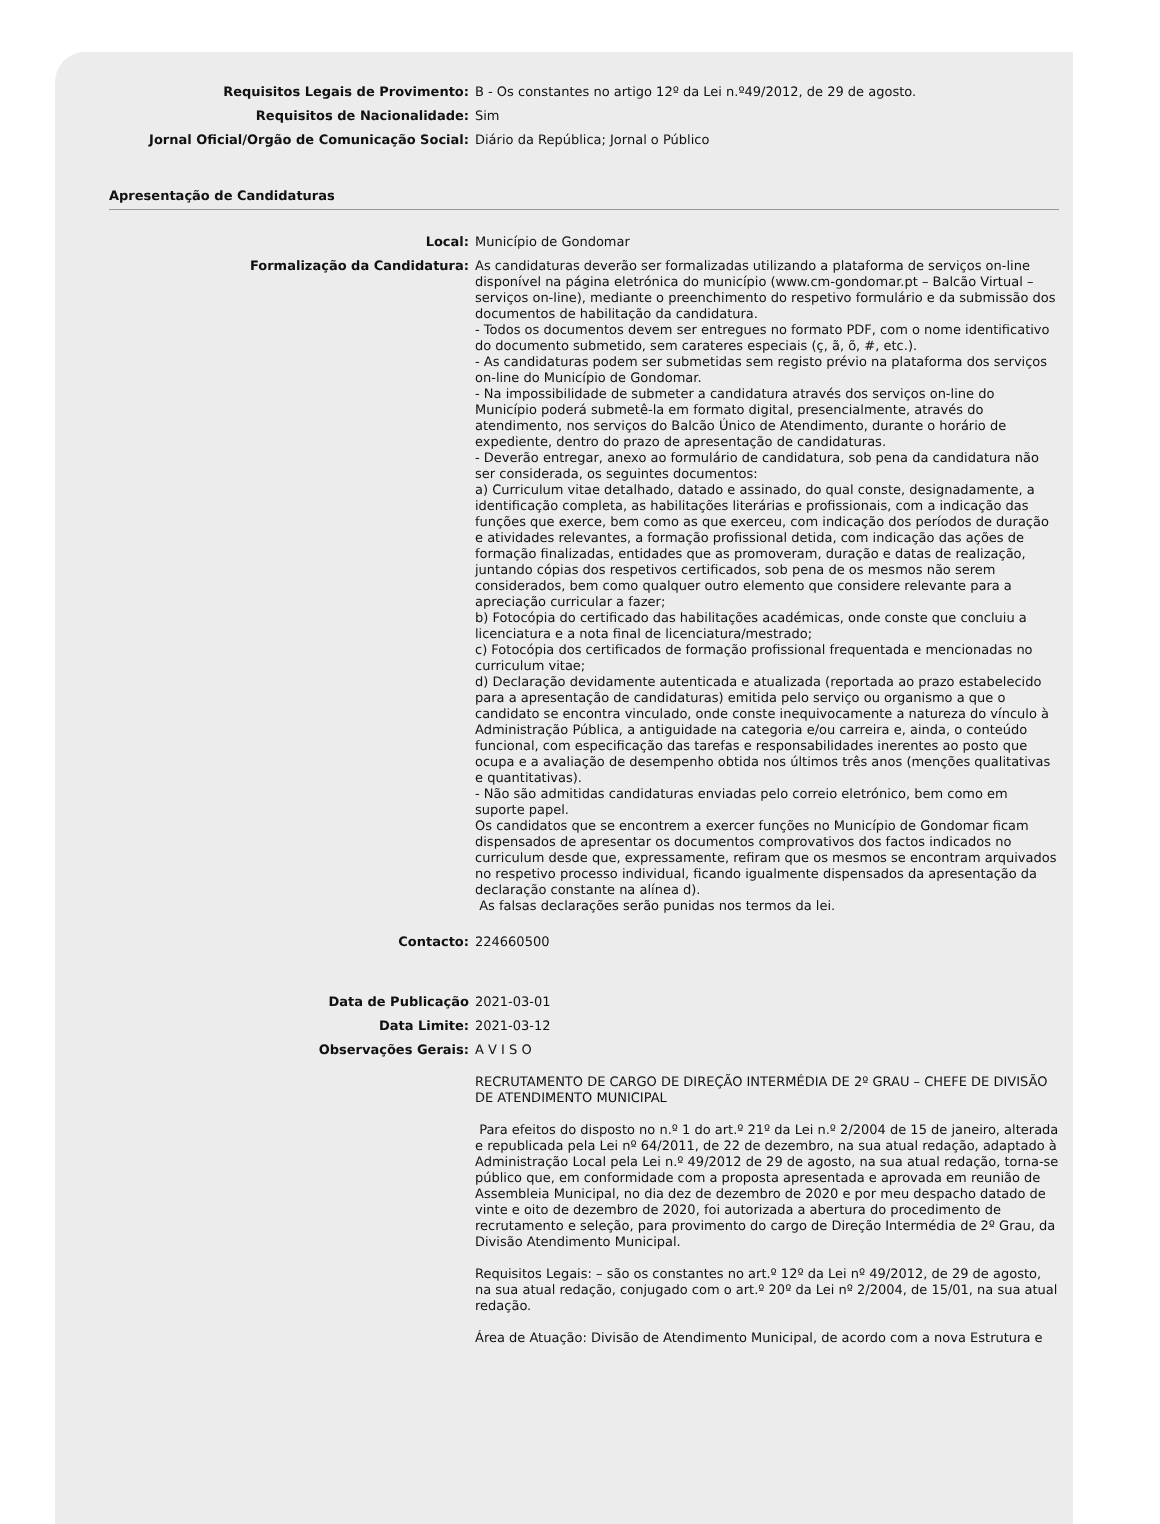Requisitos Legais de Provimento: B - Os constantes no artigo 12º da Lei n.º49/2012, de 29 de agosto.
Requisitos de Nacionalidade: Sim
Jornal Oficial/Orgão de Comunicação Social: Diário da República; Jornal o Público
Apresentação de Candidaturas
Local: Município de Gondomar
Formalização da Candidatura: As candidaturas deverão ser formalizadas utilizando a plataforma de serviços on-line disponível na página eletrónica do município (www.cm-gondomar.pt – Balcão Virtual – serviços on-line), mediante o preenchimento do respetivo formulário e da submissão dos documentos de habilitação da candidatura.
- Todos os documentos devem ser entregues no formato PDF, com o nome identificativo do documento submetido, sem carateres especiais (ç, ã, õ, #, etc.).
- As candidaturas podem ser submetidas sem registo prévio na plataforma dos serviços on-line do Município de Gondomar.
- Na impossibilidade de submeter a candidatura através dos serviços on-line do Município poderá submetê-la em formato digital, presencialmente, através do atendimento, nos serviços do Balcão Único de Atendimento, durante o horário de expediente, dentro do prazo de apresentação de candidaturas.
- Deverão entregar, anexo ao formulário de candidatura, sob pena da candidatura não ser considerada, os seguintes documentos:
a) Curriculum vitae detalhado, datado e assinado, do qual conste, designadamente, a identificação completa, as habilitações literárias e profissionais, com a indicação das funções que exerce, bem como as que exerceu, com indicação dos períodos de duração e atividades relevantes, a formação profissional detida, com indicação das ações de formação finalizadas, entidades que as promoveram, duração e datas de realização, juntando cópias dos respetivos certificados, sob pena de os mesmos não serem considerados, bem como qualquer outro elemento que considere relevante para a apreciação curricular a fazer;
b) Fotocópia do certificado das habilitações académicas, onde conste que concluiu a licenciatura e a nota final de licenciatura/mestrado;
c) Fotocópia dos certificados de formação profissional frequentada e mencionadas no curriculum vitae;
d) Declaração devidamente autenticada e atualizada (reportada ao prazo estabelecido para a apresentação de candidaturas) emitida pelo serviço ou organismo a que o candidato se encontra vinculado, onde conste inequivocamente a natureza do vínculo à Administração Pública, a antiguidade na categoria e/ou carreira e, ainda, o conteúdo funcional, com especificação das tarefas e responsabilidades inerentes ao posto que ocupa e a avaliação de desempenho obtida nos últimos três anos (menções qualitativas e quantitativas).
- Não são admitidas candidaturas enviadas pelo correio eletrónico, bem como em suporte papel.
Os candidatos que se encontrem a exercer funções no Município de Gondomar ficam dispensados de apresentar os documentos comprovativos dos factos indicados no curriculum desde que, expressamente, refiram que os mesmos se encontram arquivados no respetivo processo individual, ficando igualmente dispensados da apresentação da declaração constante na alínea d).
As falsas declarações serão punidas nos termos da lei.
Contacto: 224660500
Data de Publicação 2021-03-01
Data Limite: 2021-03-12
Observações Gerais: A V I S O
RECRUTAMENTO DE CARGO DE DIREÇÃO INTERMÉDIA DE 2º GRAU – CHEFE DE DIVISÃO DE ATENDIMENTO MUNICIPAL
Para efeitos do disposto no n.º 1 do art.º 21º da Lei n.º 2/2004 de 15 de janeiro, alterada e republicada pela Lei nº 64/2011, de 22 de dezembro, na sua atual redação, adaptado à Administração Local pela Lei n.º 49/2012 de 29 de agosto, na sua atual redação, torna-se público que, em conformidade com a proposta apresentada e aprovada em reunião de Assembleia Municipal, no dia dez de dezembro de 2020 e por meu despacho datado de vinte e oito de dezembro de 2020, foi autorizada a abertura do procedimento de recrutamento e seleção, para provimento do cargo de Direção Intermédia de 2º Grau, da Divisão Atendimento Municipal.
Requisitos Legais: – são os constantes no art.º 12º da Lei nº 49/2012, de 29 de agosto, na sua atual redação, conjugado com o art.º 20º da Lei nº 2/2004, de 15/01, na sua atual redação.
Área de Atuação: Divisão de Atendimento Municipal, de acordo com a nova Estrutura e